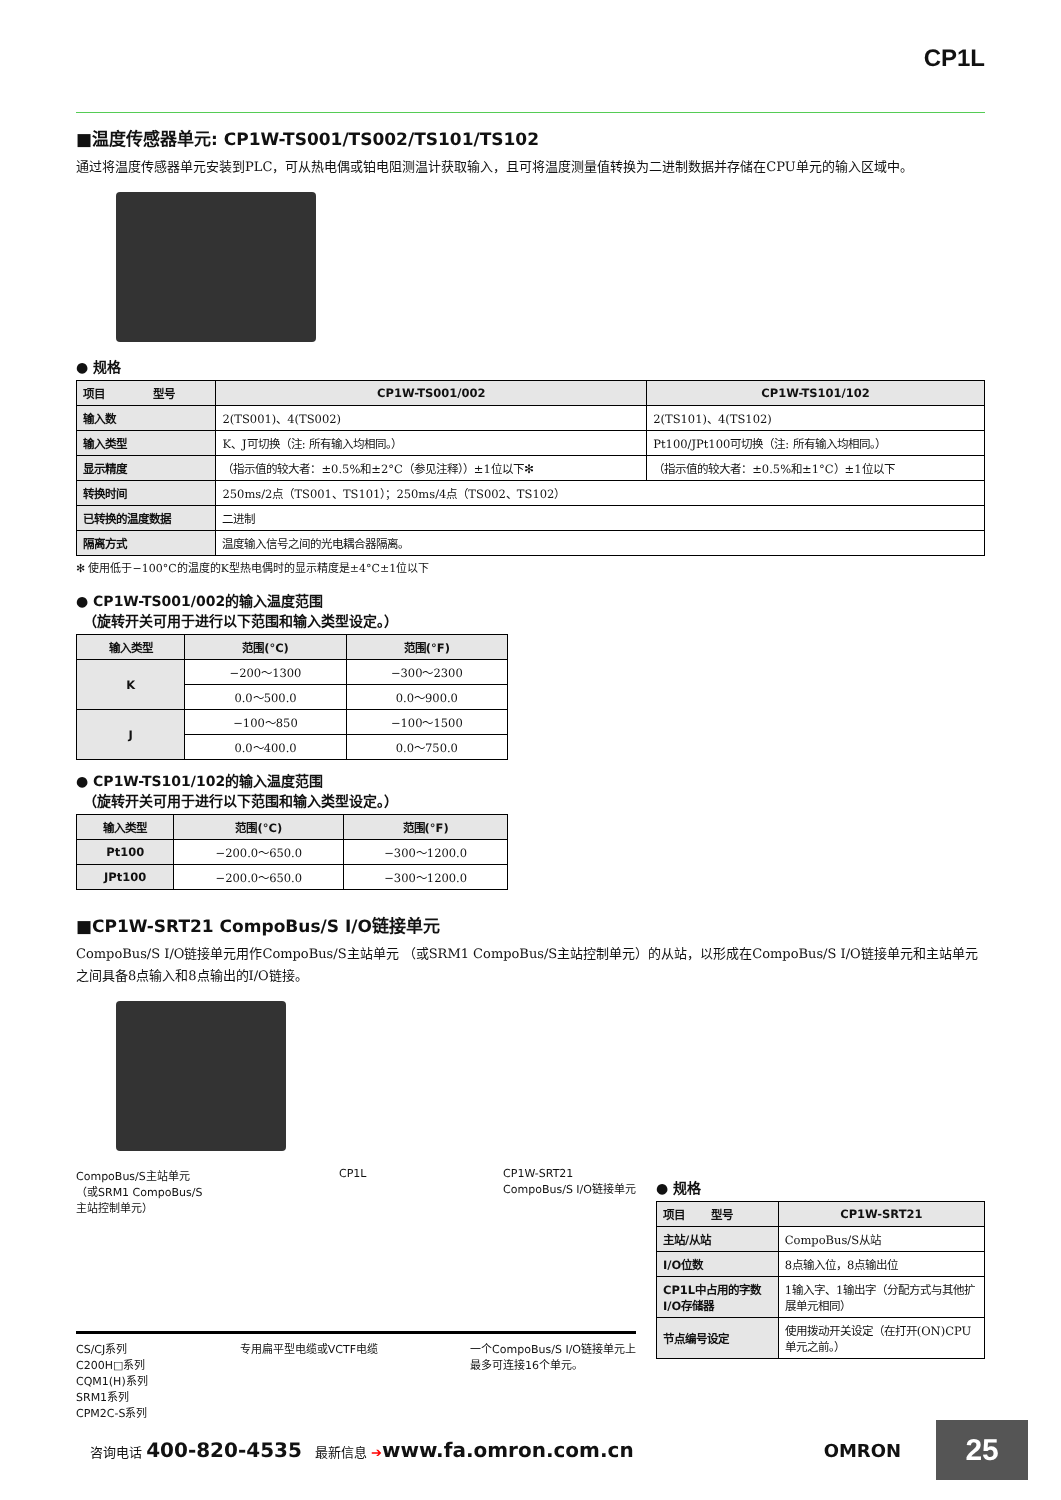CP1L
■温度传感器单元: CP1W-TS001/TS002/TS101/TS102
通过将温度传感器单元安装到PLC，可从热电偶或铂电阻测温计获取输入，且可将温度测量值转换为二进制数据并存储在CPU单元的输入区域中。
● 规格
| 项目 型号 | CP1W-TS001/002 | CP1W-TS101/102 |
| --- | --- | --- |
| 输入数 | 2(TS001)、4(TS002) | 2(TS101)、4(TS102) |
| 输入类型 | K、J可切换（注: 所有输入均相同。） | Pt100/JPt100可切换（注: 所有输入均相同。） |
| 显示精度 | （指示值的较大者：±0.5%和±2°C（参见注释））±1位以下✻ | （指示值的较大者：±0.5%和±1°C）±1位以下 |
| 转换时间 | 250ms/2点（TS001、TS101）；250ms/4点（TS002、TS102） | |
| 已转换的温度数据 | 二进制 | |
| 隔离方式 | 温度输入信号之间的光电耦合器隔离。 | |
✻ 使用低于−100°C的温度的K型热电偶时的显示精度是±4°C±1位以下
● CP1W-TS001/002的输入温度范围
　（旋转开关可用于进行以下范围和输入类型设定。）
| 输入类型 | 范围(°C) | 范围(°F) |
| --- | --- | --- |
| K | −200～1300 | −300～2300 |
| | 0.0～500.0 | 0.0～900.0 |
| J | −100～850 | −100～1500 |
| | 0.0～400.0 | 0.0～750.0 |
● CP1W-TS101/102的输入温度范围
　（旋转开关可用于进行以下范围和输入类型设定。）
| 输入类型 | 范围(°C) | 范围(°F) |
| --- | --- | --- |
| Pt100 | −200.0～650.0 | −300～1200.0 |
| JPt100 | −200.0～650.0 | −300～1200.0 |
■CP1W-SRT21 CompoBus/S I/O链接单元
CompoBus/S I/O链接单元用作CompoBus/S主站单元 （或SRM1 CompoBus/S主站控制单元）的从站，以形成在CompoBus/S I/O链接单元和主站单元之间具备8点输入和8点输出的I/O链接。
CompoBus/S主站单元
（或SRM1 CompoBus/S
主站控制单元） CP1L CP1W-SRT21
CompoBus/S I/O链接单元
CS/CJ系列
C200H□系列
CQM1(H)系列
SRM1系列
CPM2C-S系列 专用扁平型电缆或VCTF电缆 一个CompoBus/S I/O链接单元上
最多可连接16个单元。
● 规格
| 项目 型号 | CP1W-SRT21 |
| --- | --- |
| 主站/从站 | CompoBus/S从站 |
| I/O位数 | 8点输入位，8点输出位 |
| CP1L中占用的字数I/O存储器 | 1输入字、1输出字（分配方式与其他扩展单元相同） |
| 节点编号设定 | 使用拨动开关设定（在打开(ON)CPU单元之前。） |
咨询电话 400-820-4535　最新信息 ➔www.fa.omron.com.cn OMRON
25